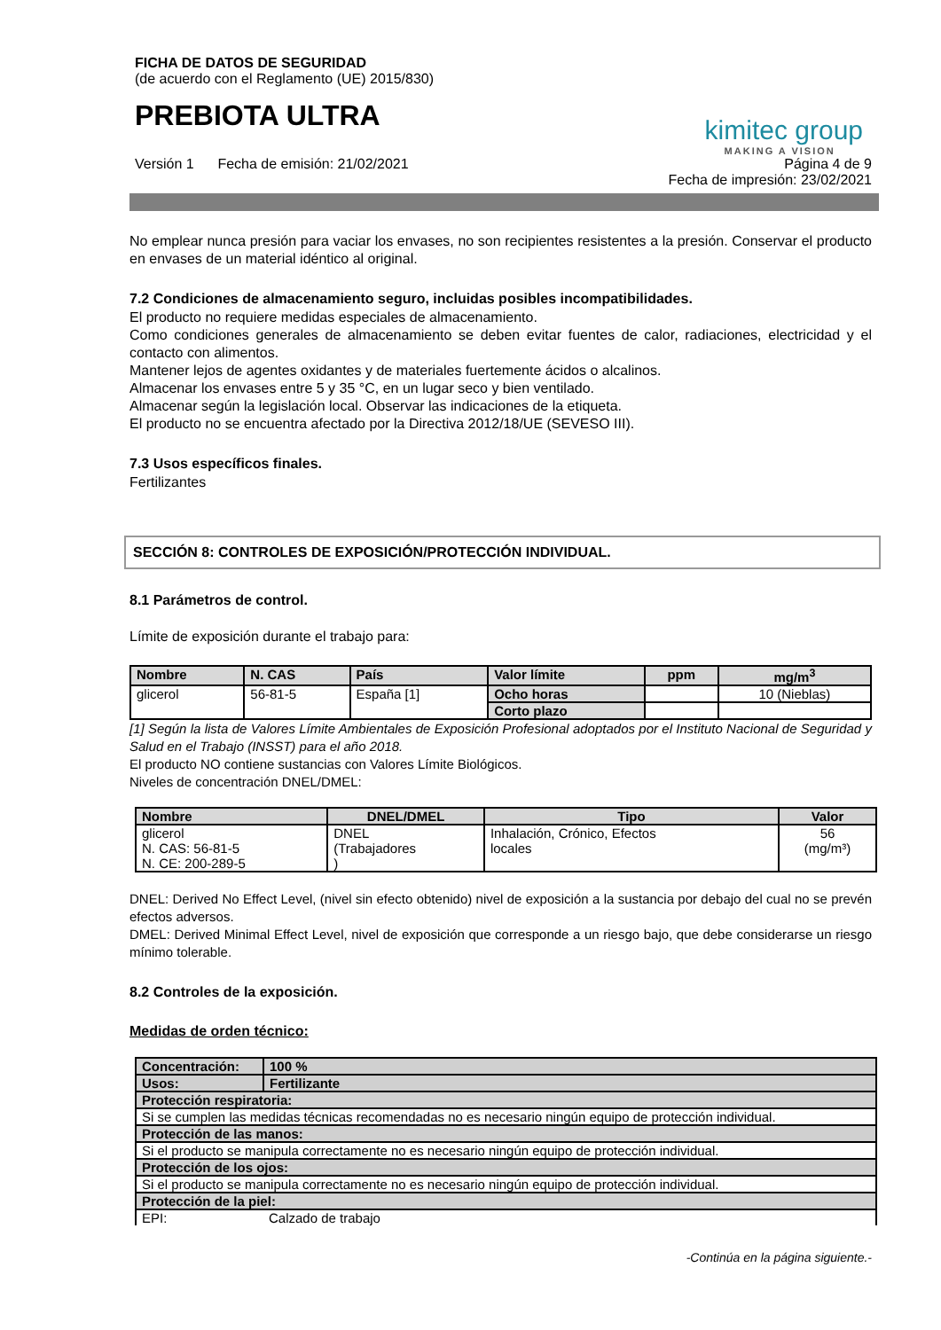FICHA DE DATOS DE SEGURIDAD
(de acuerdo con el Reglamento (UE) 2015/830)
PREBIOTA ULTRA
kimitec group
MAKING A VISION
Versión 1 Fecha de emisión: 21/02/2021 Página 4 de 9
Fecha de impresión: 23/02/2021
No emplear nunca presión para vaciar los envases, no son recipientes resistentes a la presión. Conservar el producto en envases de un material idéntico al original.
7.2 Condiciones de almacenamiento seguro, incluidas posibles incompatibilidades.
El producto no requiere medidas especiales de almacenamiento.
Como condiciones generales de almacenamiento se deben evitar fuentes de calor, radiaciones, electricidad y el contacto con alimentos.
Mantener lejos de agentes oxidantes y de materiales fuertemente ácidos o alcalinos.
Almacenar los envases entre 5 y 35 °C, en un lugar seco y bien ventilado.
Almacenar según la legislación local. Observar las indicaciones de la etiqueta.
El producto no se encuentra afectado por la Directiva 2012/18/UE (SEVESO III).
7.3 Usos específicos finales.
Fertilizantes
SECCIÓN 8: CONTROLES DE EXPOSICIÓN/PROTECCIÓN INDIVIDUAL.
8.1 Parámetros de control.
Límite de exposición durante el trabajo para:
| Nombre | N. CAS | País | Valor límite | ppm | mg/m<sup>3</sup> |
| --- | --- | --- | --- | --- | --- |
| glicerol | 56-81-5 | España [1] | Ocho horas | | 10 (Nieblas) |
| | | | Corto plazo | | |
[1] Según la lista de Valores Límite Ambientales de Exposición Profesional adoptados por el Instituto Nacional de Seguridad y Salud en el Trabajo (INSST) para el año 2018.
El producto NO contiene sustancias con Valores Límite Biológicos.
Niveles de concentración DNEL/DMEL:
| Nombre | DNEL/DMEL | Tipo | Valor |
| --- | --- | --- | --- |
| glicerol N. CAS: 56-81-5 N. CE: 200-289-5 | DNEL (Trabajadores ) | Inhalación, Crónico, Efectos locales | 56 (mg/m³) |
DNEL: Derived No Effect Level, (nivel sin efecto obtenido) nivel de exposición a la sustancia por debajo del cual no se prevén efectos adversos.
DMEL: Derived Minimal Effect Level, nivel de exposición que corresponde a un riesgo bajo, que debe considerarse un riesgo mínimo tolerable.
8.2 Controles de la exposición.
Medidas de orden técnico:
| Concentración: | 100 % |
| Usos: | Fertilizante |
| Protección respiratoria: | |
| Si se cumplen las medidas técnicas recomendadas no es necesario ningún equipo de protección individual. | |
| Protección de las manos: | |
| Si el producto se manipula correctamente no es necesario ningún equipo de protección individual. | |
| Protección de los ojos: | |
| Si el producto se manipula correctamente no es necesario ningún equipo de protección individual. | |
| Protección de la piel: | |
| EPI: | Calzado de trabajo |
-Continúa en la página siguiente.-